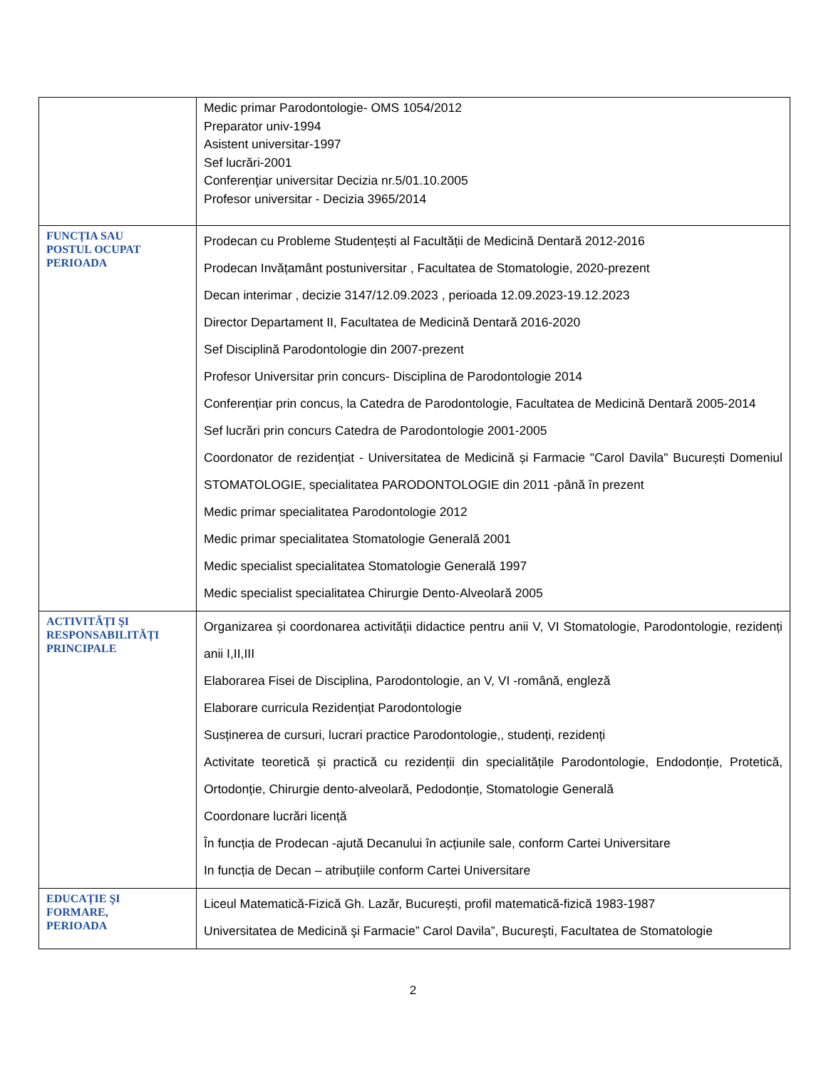| | Medic primar Parodontologie- OMS 1054/2012 Preparator univ-1994 Asistent universitar-1997 Sef lucrări-2001 Conferenţiar universitar Decizia nr.5/01.10.2005 Profesor universitar - Decizia 3965/2014 |
| FUNCȚIA SAU POSTUL OCUPAT PERIOADA | Prodecan cu Probleme Studențești al Facultății de Medicină Dentară 2012-2016 Prodecan Invățamânt postuniversitar , Facultatea de Stomatologie, 2020-prezent Decan interimar , decizie 3147/12.09.2023 , perioada 12.09.2023-19.12.2023 Director Departament II, Facultatea de Medicină Dentară 2016-2020 Sef Disciplină Parodontologie din 2007-prezent Profesor Universitar prin concurs- Disciplina de Parodontologie 2014 Conferențiar prin concus, la Catedra de Parodontologie, Facultatea de Medicină Dentară 2005-2014 Sef lucrări prin concurs Catedra de Parodontologie 2001-2005 Coordonator de rezidențiat - Universitatea de Medicină și Farmacie "Carol Davila" București Domeniul STOMATOLOGIE, specialitatea PARODONTOLOGIE din 2011 -până în prezent Medic primar specialitatea Parodontologie 2012 Medic primar specialitatea Stomatologie Generală 2001 Medic specialist specialitatea Stomatologie Generală 1997 Medic specialist specialitatea Chirurgie Dento-Alveolară 2005 |
| ACTIVITĂȚI ŞI RESPONSABILITĂȚI PRINCIPALE | Organizarea și coordonarea activității didactice pentru anii V, VI Stomatologie, Parodontologie, rezidenți anii I,II,III Elaborarea Fisei de Disciplina, Parodontologie, an V, VI -română, engleză Elaborare curricula Rezidențiat Parodontologie Susținerea de cursuri, lucrari practice Parodontologie,, studenți, rezidenți Activitate teoretică și practică cu rezidenții din specialitățile Parodontologie, Endodonție, Protetică, Ortodonție, Chirurgie dento-alveolară, Pedodonție, Stomatologie Generală Coordonare lucrări licență În funcția de Prodecan -ajută Decanului în acțiunile sale, conform Cartei Universitare In funcția de Decan – atribuțiile conform Cartei Universitare |
| EDUCAȚIE ŞI FORMARE, PERIOADA | Liceul Matematică-Fizică Gh. Lazăr, București, profil matematică-fizică 1983-1987 Universitatea de Medicină şi Farmacie” Carol Davila”, Bucureşti, Facultatea de Stomatologie |
2